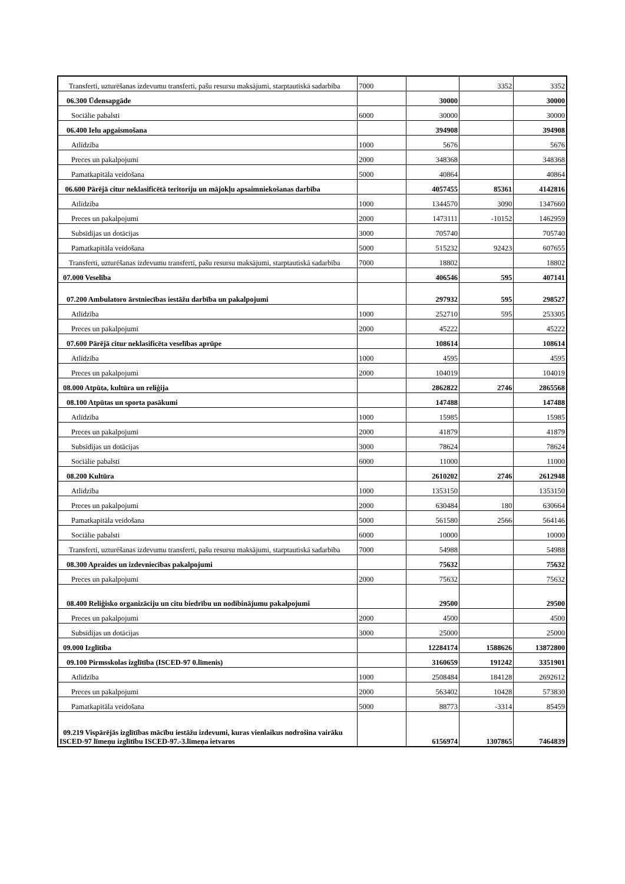| Transferti, uzturēšanas izdevumu transferti, pašu resursu maksājumi, starptautiskā sadarbība | 7000 | | 3352 | 3352 |
| 06.300 Ūdensapgāde | | 30000 | | 30000 |
| Sociālie pabalsti | 6000 | 30000 | | 30000 |
| 06.400 Ielu apgaismošana | | 394908 | | 394908 |
| Atlīdzība | 1000 | 5676 | | 5676 |
| Preces un pakalpojumi | 2000 | 348368 | | 348368 |
| Pamatkapitāla veidošana | 5000 | 40864 | | 40864 |
| 06.600 Pārējā citur neklasificētā teritoriju un mājokļu apsaimniekošanas darbība | | 4057455 | 85361 | 4142816 |
| Atlīdzība | 1000 | 1344570 | 3090 | 1347660 |
| Preces un pakalpojumi | 2000 | 1473111 | -10152 | 1462959 |
| Subsīdijas un dotācijas | 3000 | 705740 | | 705740 |
| Pamatkapitāla veidošana | 5000 | 515232 | 92423 | 607655 |
| Transferti, uzturēšanas izdevumu transferti, pašu resursu maksājumi, starptautiskā sadarbība | 7000 | 18802 | | 18802 |
| 07.000 Veselība | | 406546 | 595 | 407141 |
| 07.200 Ambulatoro ārstniecības iestāžu darbība un pakalpojumi | | 297932 | 595 | 298527 |
| Atlīdzība | 1000 | 252710 | 595 | 253305 |
| Preces un pakalpojumi | 2000 | 45222 | | 45222 |
| 07.600 Pārējā citur neklasificēta veselības aprūpe | | 108614 | | 108614 |
| Atlīdzība | 1000 | 4595 | | 4595 |
| Preces un pakalpojumi | 2000 | 104019 | | 104019 |
| 08.000 Atpūta, kultūra un reliģija | | 2862822 | 2746 | 2865568 |
| 08.100 Atpūtas un sporta pasākumi | | 147488 | | 147488 |
| Atlīdzība | 1000 | 15985 | | 15985 |
| Preces un pakalpojumi | 2000 | 41879 | | 41879 |
| Subsīdijas un dotācijas | 3000 | 78624 | | 78624 |
| Sociālie pabalsti | 6000 | 11000 | | 11000 |
| 08.200 Kultūra | | 2610202 | 2746 | 2612948 |
| Atlīdzība | 1000 | 1353150 | | 1353150 |
| Preces un pakalpojumi | 2000 | 630484 | 180 | 630664 |
| Pamatkapitāla veidošana | 5000 | 561580 | 2566 | 564146 |
| Sociālie pabalsti | 6000 | 10000 | | 10000 |
| Transferti, uzturēšanas izdevumu transferti, pašu resursu maksājumi, starptautiskā sadarbība | 7000 | 54988 | | 54988 |
| 08.300 Apraides un izdevniecības pakalpojumi | | 75632 | | 75632 |
| Preces un pakalpojumi | 2000 | 75632 | | 75632 |
| 08.400 Reliģisko organizāciju un citu biedrību un nodibinājumu pakalpojumi | | 29500 | | 29500 |
| Preces un pakalpojumi | 2000 | 4500 | | 4500 |
| Subsīdijas un dotācijas | 3000 | 25000 | | 25000 |
| 09.000 Izglītība | | 12284174 | 1588626 | 13872800 |
| 09.100 Pirmsskolas izglītība (ISCED-97 0.līmenis) | | 3160659 | 191242 | 3351901 |
| Atlīdzība | 1000 | 2508484 | 184128 | 2692612 |
| Preces un pakalpojumi | 2000 | 563402 | 10428 | 573830 |
| Pamatkapitāla veidošana | 5000 | 88773 | -3314 | 85459 |
| 09.219 Vispārējās izglītības mācību iestāžu izdevumi, kuras vienlaikus nodrošina vairāku ISCED-97 līmeņu izglītību ISCED-97.-3.līmeņa ietvaros | | 6156974 | 1307865 | 7464839 |